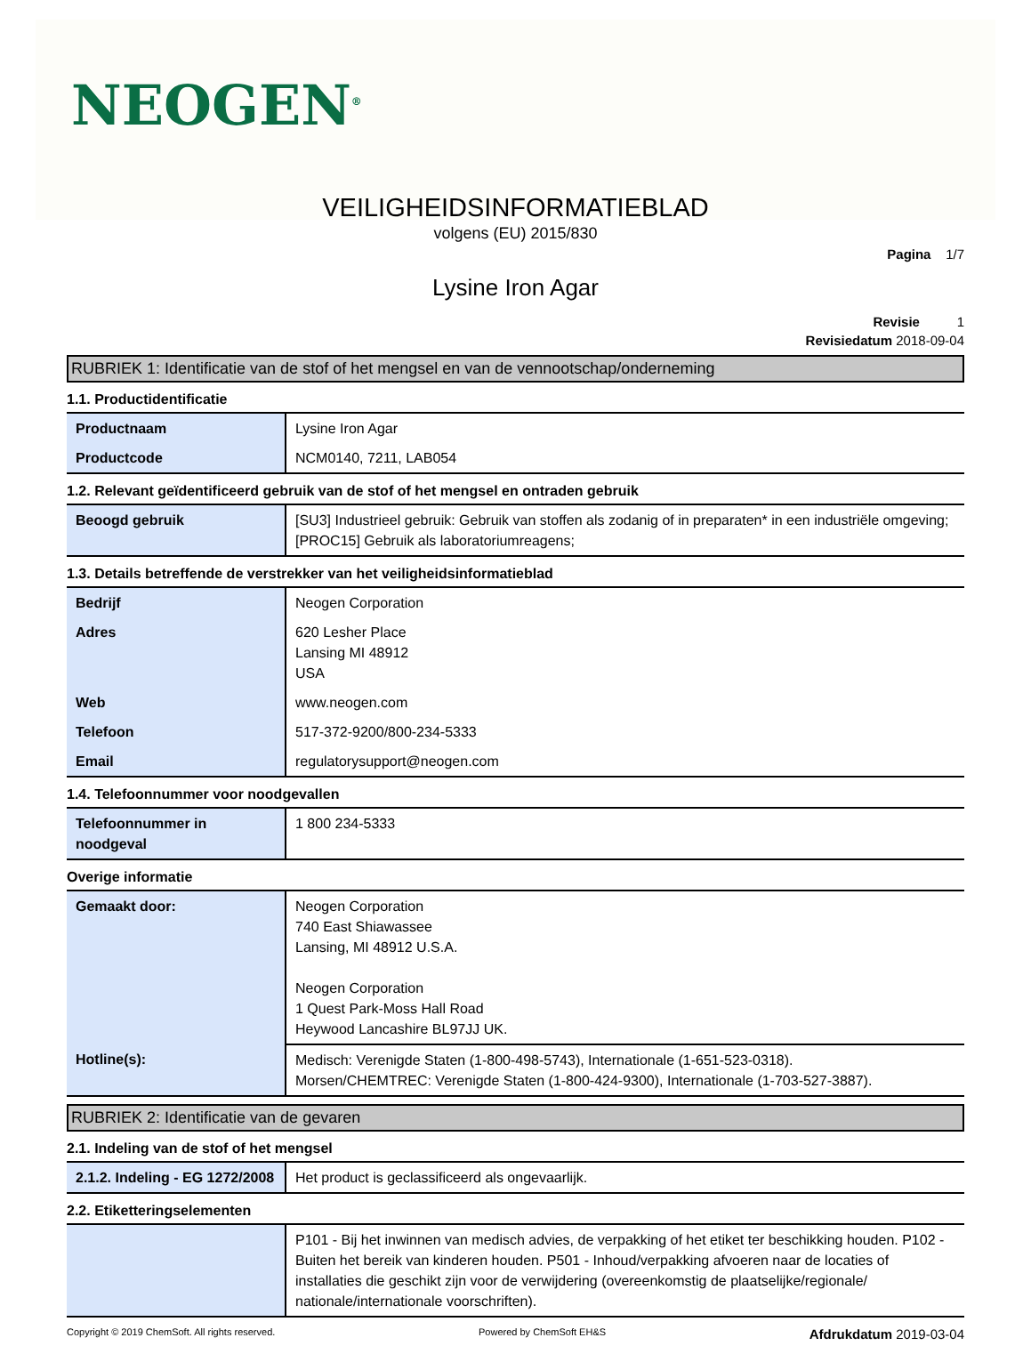NEOGEN<sup>®</sup>
VEILIGHEIDSINFORMATIEBLAD
volgens (EU) 2015/830
Pagina 1/7
Lysine Iron Agar
Revisie 1
Revisiedatum 2018-09-04
RUBRIEK 1: Identificatie van de stof of het mengsel en van de vennootschap/onderneming
1.1. Productidentificatie
| Productnaam | Lysine Iron Agar |
| Productcode | NCM0140, 7211, LAB054 |
1.2. Relevant geïdentificeerd gebruik van de stof of het mengsel en ontraden gebruik
| Beoogd gebruik | [SU3] Industrieel gebruik: Gebruik van stoffen als zodanig of in preparaten* in een industriële omgeving; [PROC15] Gebruik als laboratoriumreagens; |
1.3. Details betreffende de verstrekker van het veiligheidsinformatieblad
| Bedrijf | Neogen Corporation |
| Adres | 620 Lesher Place Lansing MI 48912 USA |
| Web | www.neogen.com |
| Telefoon | 517-372-9200/800-234-5333 |
| Email | regulatorysupport@neogen.com |
1.4. Telefoonnummer voor noodgevallen
| Telefoonnummer in noodgeval | 1 800 234-5333 |
Overige informatie
| Gemaakt door: | Neogen Corporation 740 East Shiawassee Lansing, MI 48912 U.S.A. Neogen Corporation 1 Quest Park-Moss Hall Road Heywood Lancashire BL97JJ UK. |
| Hotline(s): | Medisch: Verenigde Staten (1-800-498-5743), Internationale (1-651-523-0318). Morsen/CHEMTREC: Verenigde Staten (1-800-424-9300), Internationale (1-703-527-3887). |
RUBRIEK 2: Identificatie van de gevaren
2.1. Indeling van de stof of het mengsel
| 2.1.2. Indeling - EG 1272/2008 | Het product is geclassificeerd als ongevaarlijk. |
2.2. Etiketteringselementen
| | P101 - Bij het inwinnen van medisch advies, de verpakking of het etiket ter beschikking houden. P102 - Buiten het bereik van kinderen houden. P501 - Inhoud/verpakking afvoeren naar de locaties of installaties die geschikt zijn voor de verwijdering (overeenkomstig de plaatselijke/regionale/ nationale/internationale voorschriften). |
Copyright © 2019 ChemSoft. All rights reserved. Powered by ChemSoft EH&S Afdrukdatum 2019-03-04